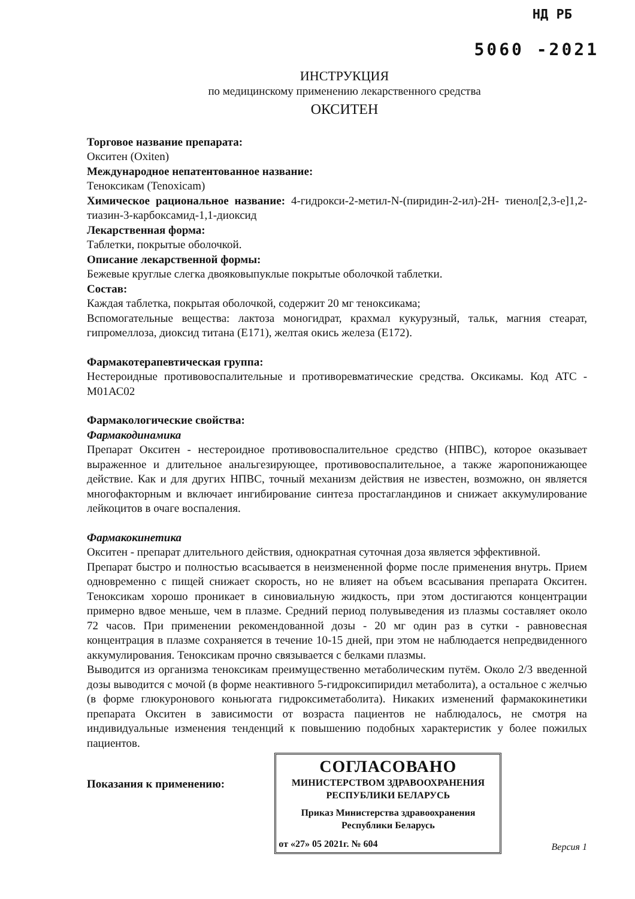НД РБ
5060 -2021
ИНСТРУКЦИЯ
по медицинскому применению лекарственного средства
ОКСИТЕН
Торговое название препарата:
Окситен (Oxiten)
Международное непатентованное название:
Теноксикам (Tenoxicam)
Химическое рациональное название: 4-гидрокси-2-метил-N-(пиридин-2-ил)-2Н- тиенол[2,3-е]1,2-тиазин-3-карбоксамид-1,1-диоксид
Лекарственная форма:
Таблетки, покрытые оболочкой.
Описание лекарственной формы:
Бежевые круглые слегка двояковыпуклые покрытые оболочкой таблетки.
Состав:
Каждая таблетка, покрытая оболочкой, содержит 20 мг теноксикама;
Вспомогательные вещества: лактоза моногидрат, крахмал кукурузный, тальк, магния стеарат, гипромеллоза, диоксид титана (Е171), желтая окись железа (Е172).
Фармакотерапевтическая группа:
Нестероидные противовоспалительные и противоревматические средства. Оксикамы. Код АТС - М01АС02
Фармакологические свойства:
Фармакодинамика
Препарат Окситен - нестероидное противовоспалительное средство (НПВС), которое оказывает выраженное и длительное анальгезирующее, противовоспалительное, а также жаропонижающее действие. Как и для других НПВС, точный механизм действия не известен, возможно, он является многофакторным и включает ингибирование синтеза простагландинов и снижает аккумулирование лейкоцитов в очаге воспаления.
Фармакокинетика
Окситен - препарат длительного действия, однократная суточная доза является эффективной.
Препарат быстро и полностью всасывается в неизмененной форме после применения внутрь. Прием одновременно с пищей снижает скорость, но не влияет на объем всасывания препарата Окситен. Теноксикам хорошо проникает в синовиальную жидкость, при этом достигаются концентрации примерно вдвое меньше, чем в плазме. Средний период полувыведения из плазмы составляет около 72 часов. При применении рекомендованной дозы - 20 мг один раз в сутки - равновесная концентрация в плазме сохраняется в течение 10-15 дней, при этом не наблюдается непредвиденного аккумулирования. Теноксикам прочно связывается с белками плазмы.
Выводится из организма теноксикам преимущественно метаболическим путём. Около 2/3 введенной дозы выводится с мочой (в форме неактивного 5-гидроксипиридил метаболита), а остальное с желчью (в форме глюкуронового коньюгата гидроксиметаболита). Никаких изменений фармакокинетики препарата Окситен в зависимости от возраста пациентов не наблюдалось, не смотря на индивидуальные изменения тенденций к повышению подобных характеристик у более пожилых пациентов.
Показания к применению:
СОГЛАСОВАНО
МИНИСТЕРСТВОМ ЗДРАВООХРАНЕНИЯ
РЕСПУБЛИКИ БЕЛАРУСЬ
Приказ Министерства здравоохранения
Республики Беларусь
от «27» 05 2021г. № 604
Версия 1